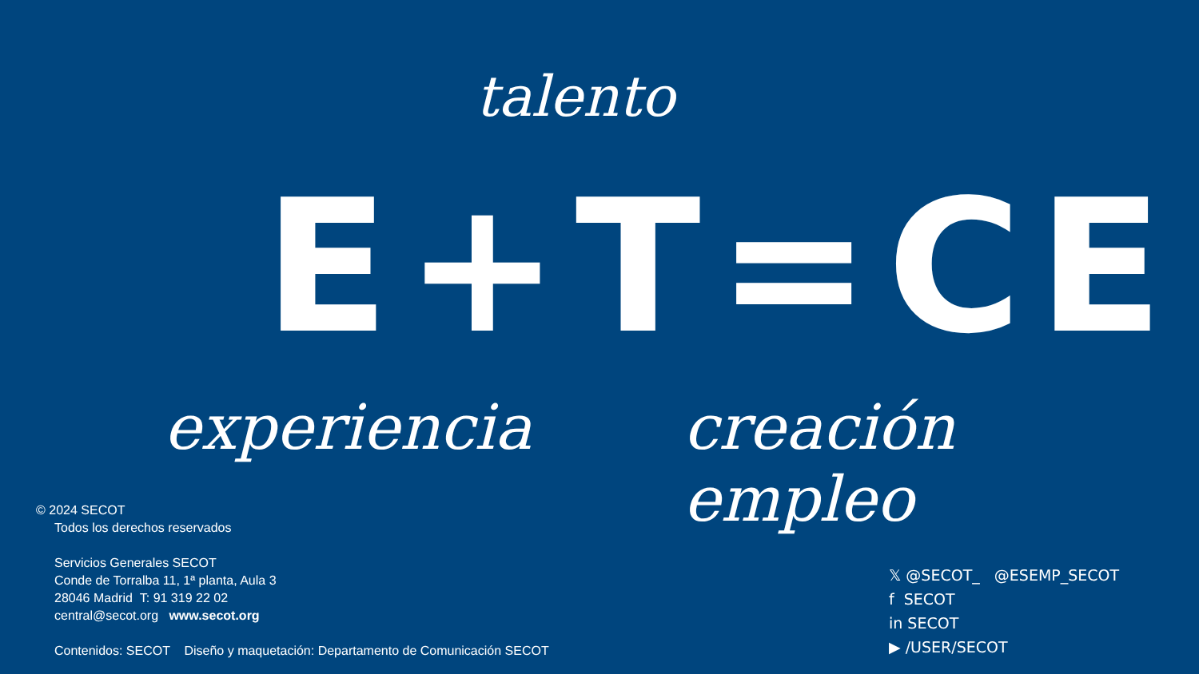talento
E+T=CE
experiencia creación empleo
© 2024 SECOT
Todos los derechos reservados
Servicios Generales SECOT
Conde de Torralba 11, 1ª planta, Aula 3
28046 Madrid T: 91 319 22 02
central@secot.org www.secot.org
Contenidos: SECOT Diseño y maquetación: Departamento de Comunicación SECOT
𝕏 @SECOT_ @ESEMP_SECOT
f SECOT
in SECOT
▶ /USER/SECOT